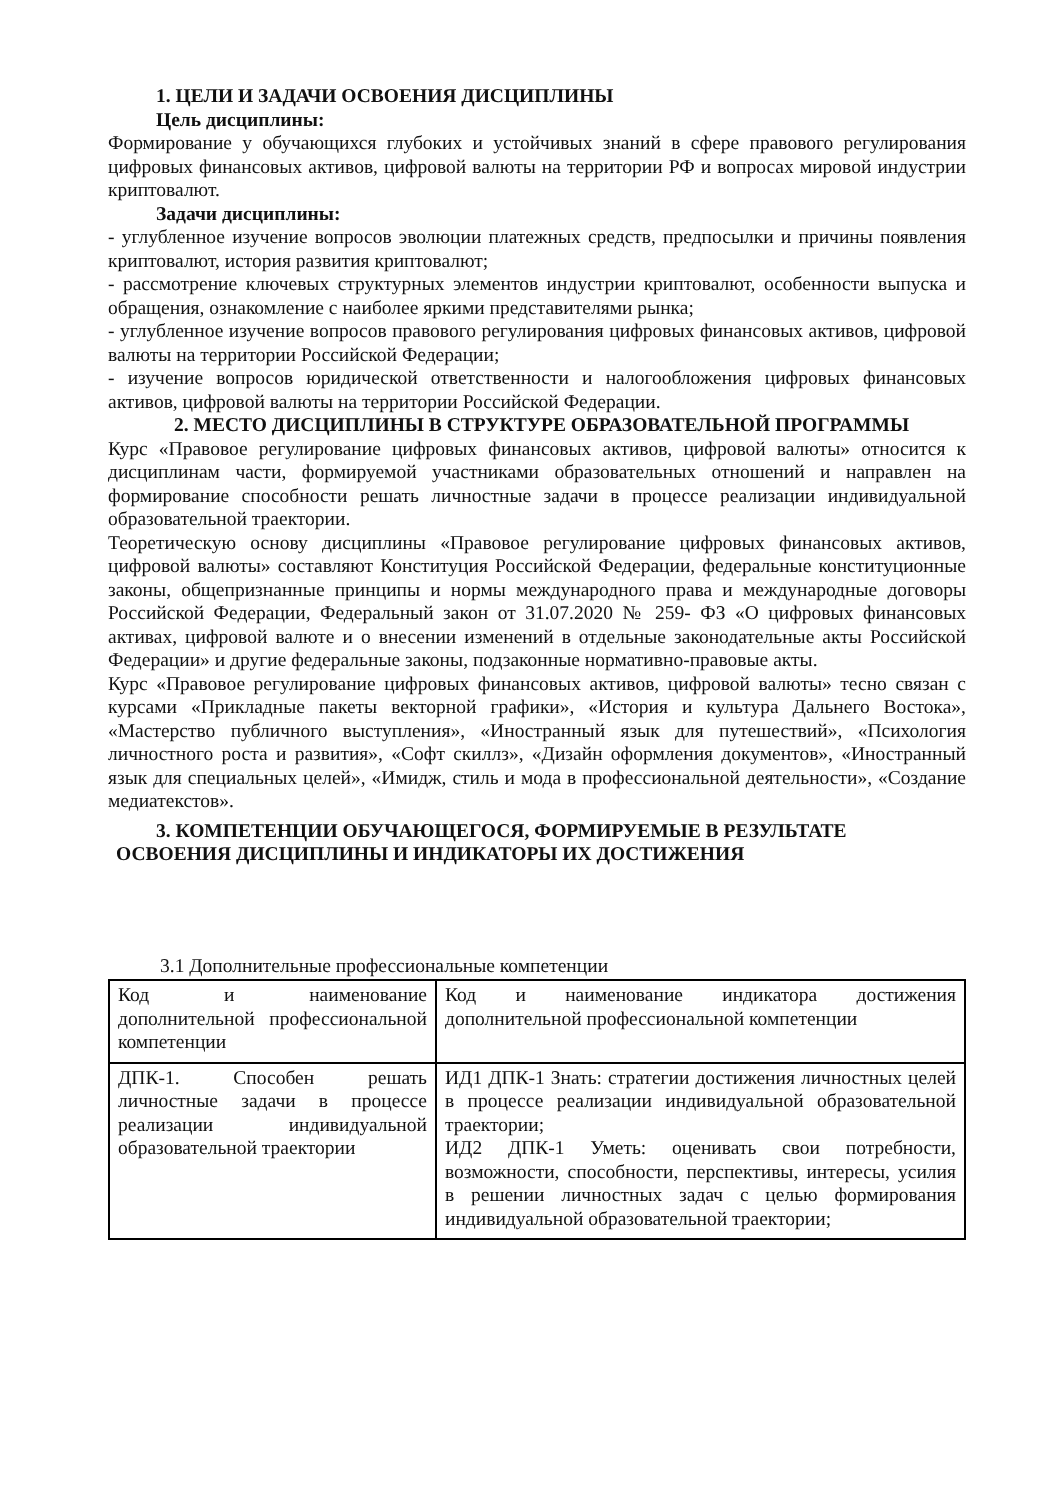1. ЦЕЛИ И ЗАДАЧИ ОСВОЕНИЯ ДИСЦИПЛИНЫ
Цель дисциплины:
Формирование у обучающихся глубоких и устойчивых знаний в сфере правового регулирования цифровых финансовых активов, цифровой валюты на территории РФ и вопросах мировой индустрии криптовалют.
Задачи дисциплины:
- углубленное изучение вопросов эволюции платежных средств, предпосылки и причины появления криптовалют, история развития криптовалют;
- рассмотрение ключевых структурных элементов индустрии криптовалют, особенности выпуска и обращения, ознакомление с наиболее яркими представителями рынка;
- углубленное изучение вопросов правового регулирования цифровых финансовых активов, цифровой валюты на территории Российской Федерации;
- изучение вопросов юридической ответственности и налогообложения цифровых финансовых активов, цифровой валюты на территории Российской Федерации.
2. МЕСТО ДИСЦИПЛИНЫ В СТРУКТУРЕ ОБРАЗОВАТЕЛЬНОЙ ПРОГРАММЫ
Курс «Правовое регулирование цифровых финансовых активов, цифровой валюты» относится к дисциплинам части, формируемой участниками образовательных отношений и направлен на формирование способности решать личностные задачи в процессе реализации индивидуальной образовательной траектории.
Теоретическую основу дисциплины «Правовое регулирование цифровых финансовых активов, цифровой валюты» составляют Конституция Российской Федерации, федеральные конституционные законы, общепризнанные принципы и нормы международного права и международные договоры Российской Федерации, Федеральный закон от 31.07.2020 № 259- ФЗ «О цифровых финансовых активах, цифровой валюте и о внесении изменений в отдельные законодательные акты Российской Федерации» и другие федеральные законы, подзаконные нормативно-правовые акты.
Курс «Правовое регулирование цифровых финансовых активов, цифровой валюты» тесно связан с курсами «Прикладные пакеты векторной графики», «История и культура Дальнего Востока», «Мастерство публичного выступления», «Иностранный язык для путешествий», «Психология личностного роста и развития», «Софт скиллз», «Дизайн оформления документов», «Иностранный язык для специальных целей», «Имидж, стиль и мода в профессиональной деятельности», «Создание медиатекстов».
3. КОМПЕТЕНЦИИ ОБУЧАЮЩЕГОСЯ, ФОРМИРУЕМЫЕ В РЕЗУЛЬТАТЕ ОСВОЕНИЯ ДИСЦИПЛИНЫ И ИНДИКАТОРЫ ИХ ДОСТИЖЕНИЯ
3.1 Дополнительные профессиональные компетенции
| Код и наименование дополнительной профессиональной компетенции | Код и наименование индикатора достижения дополнительной профессиональной компетенции |
| ДПК-1. Способен решать личностные задачи в процессе реализации индивидуальной образовательной траектории | ИД1 ДПК-1 Знать: стратегии достижения личностных целей в процессе реализации индивидуальной образовательной траектории; ИД2 ДПК-1 Уметь: оценивать свои потребности, возможности, способности, перспективы, интересы, усилия в решении личностных задач с целью формирования индивидуальной образовательной траектории; |